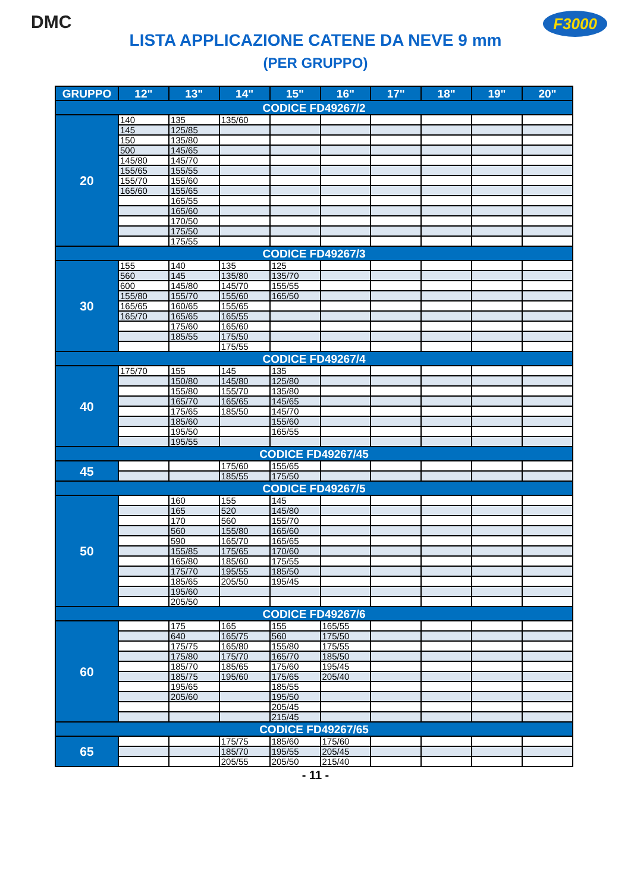DMC F3000
LISTA APPLICAZIONE CATENE DA NEVE 9 mm
(PER GRUPPO)
| GRUPPO | 12" | 13" | 14" | 15" | 16" | 17" | 18" | 19" | 20" |
| --- | --- | --- | --- | --- | --- | --- | --- | --- | --- |
| CODICE FD49267/2 | | | | | | | | | |
| 20 | 140 | 135 | 135/60 | | | | | | |
| | 145 | 125/85 | | | | | | | |
| | 150 | 135/80 | | | | | | | |
| | 500 | 145/65 | | | | | | | |
| | 145/80 | 145/70 | | | | | | | |
| | 155/65 | 155/55 | | | | | | | |
| | 155/70 | 155/60 | | | | | | | |
| | 165/60 | 155/65 | | | | | | | |
| | | 165/55 | | | | | | | |
| | | 165/60 | | | | | | | |
| | | 170/50 | | | | | | | |
| | | 175/50 | | | | | | | |
| | | 175/55 | | | | | | | |
| CODICE FD49267/3 | | | | | | | | | |
| 30 | 155 | 140 | 135 | 125 | | | | | |
| | 560 | 145 | 135/80 | 135/70 | | | | | |
| | 600 | 145/80 | 145/70 | 155/55 | | | | | |
| | 155/80 | 155/70 | 155/60 | 165/50 | | | | | |
| | 165/65 | 160/65 | 155/65 | | | | | | |
| | 165/70 | 165/65 | 165/55 | | | | | | |
| | | 175/60 | 165/60 | | | | | | |
| | | 185/55 | 175/50 | | | | | | |
| | | | 175/55 | | | | | | |
| CODICE FD49267/4 | | | | | | | | | |
| 40 | 175/70 | 155 | 145 | 135 | | | | | |
| | | 150/80 | 145/80 | 125/80 | | | | | |
| | | 155/80 | 155/70 | 135/80 | | | | | |
| | | 165/70 | 165/65 | 145/65 | | | | | |
| | | 175/65 | 185/50 | 145/70 | | | | | |
| | | 185/60 | | 155/60 | | | | | |
| | | 195/50 | | 165/55 | | | | | |
| | | 195/55 | | | | | | | |
| CODICE FD49267/45 | | | | | | | | | |
| 45 | | | 175/60 | 155/65 | | | | | |
| | | | 185/55 | 175/50 | | | | | |
| CODICE FD49267/5 | | | | | | | | | |
| 50 | | 160 | 155 | 145 | | | | | |
| | | 165 | 520 | 145/80 | | | | | |
| | | 170 | 560 | 155/70 | | | | | |
| | | 560 | 155/80 | 165/60 | | | | | |
| | | 590 | 165/70 | 165/65 | | | | | |
| | | 155/85 | 175/65 | 170/60 | | | | | |
| | | 165/80 | 185/60 | 175/55 | | | | | |
| | | 175/70 | 195/55 | 185/50 | | | | | |
| | | 185/65 | 205/50 | 195/45 | | | | | |
| | | 195/60 | | | | | | | |
| | | 205/50 | | | | | | | |
| CODICE FD49267/6 | | | | | | | | | |
| 60 | | 175 | 165 | 155 | 165/55 | | | | |
| | | 640 | 165/75 | 560 | 175/50 | | | | |
| | | 175/75 | 165/80 | 155/80 | 175/55 | | | | |
| | | 175/80 | 175/70 | 165/70 | 185/50 | | | | |
| | | 185/70 | 185/65 | 175/60 | 195/45 | | | | |
| | | 185/75 | 195/60 | 175/65 | 205/40 | | | | |
| | | 195/65 | | 185/55 | | | | | |
| | | 205/60 | | 195/50 | | | | | |
| | | | | 205/45 | | | | | |
| | | | | 215/45 | | | | | |
| CODICE FD49267/65 | | | | | | | | | |
| 65 | | | 175/75 | 185/60 | 175/60 | | | | |
| | | | 185/70 | 195/55 | 205/45 | | | | |
| | | | 205/55 | 205/50 | 215/40 | | | | |
- 11 -